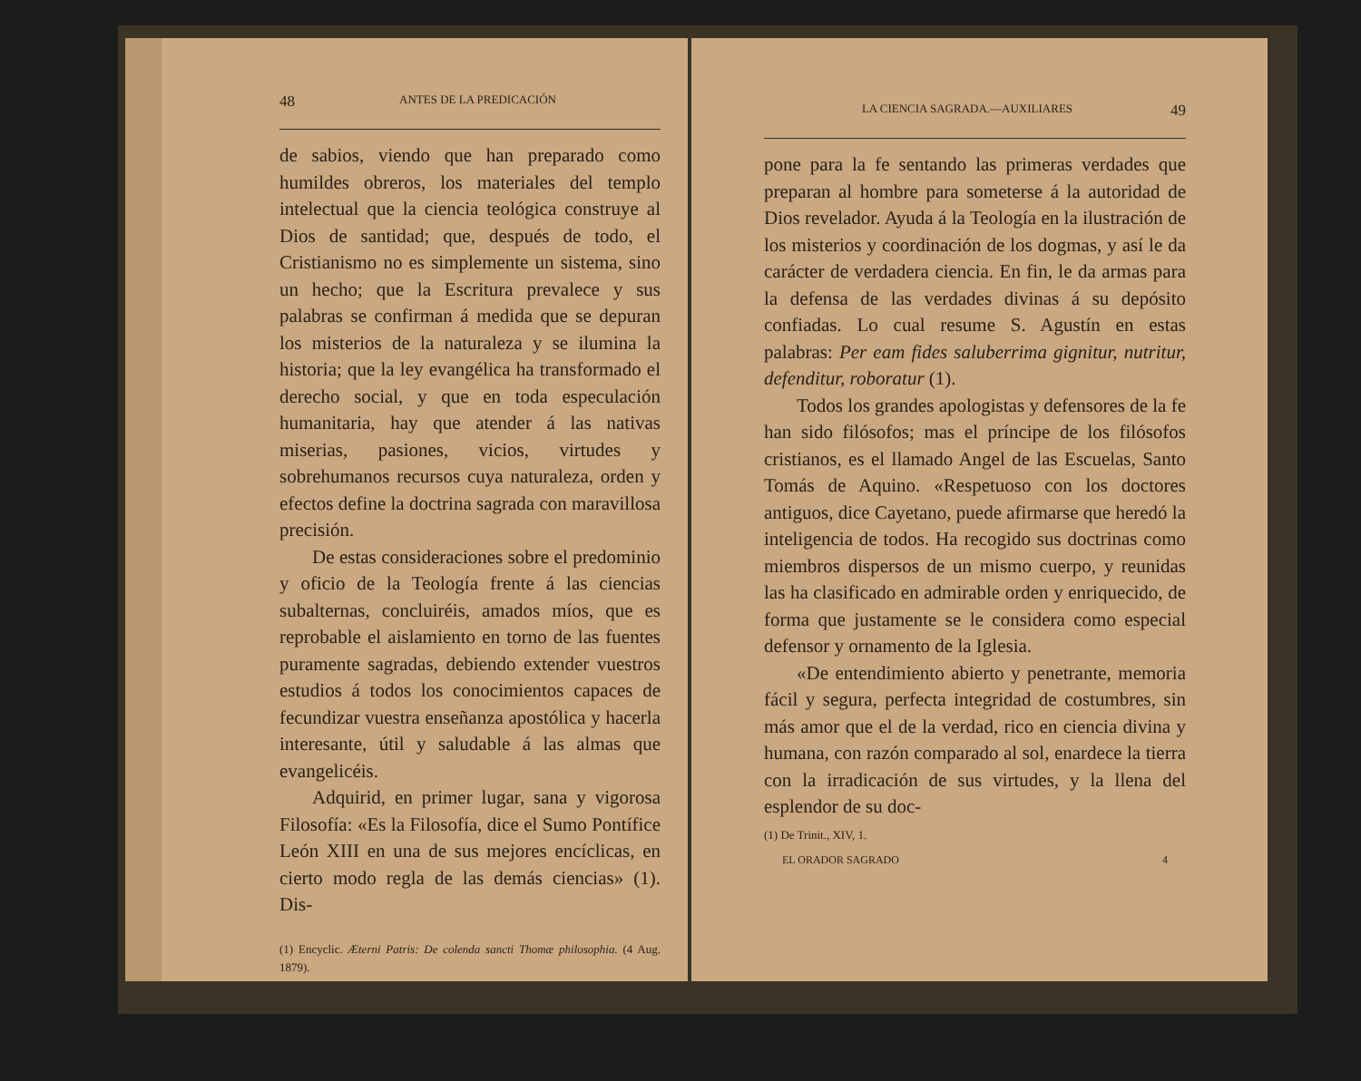48 ANTES DE LA PREDICACIÓN
de sabios, viendo que han preparado como humildes obreros, los materiales del templo intelectual que la ciencia teológica construye al Dios de santidad; que, después de todo, el Cristianismo no es simplemente un sistema, sino un hecho; que la Escritura prevalece y sus palabras se confirman á medida que se depuran los misterios de la naturaleza y se ilumina la historia; que la ley evangélica ha transformado el derecho social, y que en toda especulación humanitaria, hay que atender á las nativas miserias, pasiones, vicios, virtudes y sobrehumanos recursos cuya naturaleza, orden y efectos define la doctrina sagrada con maravillosa precisión.
De estas consideraciones sobre el predominio y oficio de la Teología frente á las ciencias subalternas, concluiréis, amados míos, que es reprobable el aislamiento en torno de las fuentes puramente sagradas, debiendo extender vuestros estudios á todos los conocimientos capaces de fecundizar vuestra enseñanza apostólica y hacerla interesante, útil y saludable á las almas que evangelicéis.
Adquirid, en primer lugar, sana y vigorosa Filosofía: «Es la Filosofía, dice el Sumo Pontífice León XIII en una de sus mejores encíclicas, en cierto modo regla de las demás ciencias» (1). Dis-
(1) Encyclic. Æterni Patris: De colenda sancti Thomæ philosophia. (4 Aug. 1879).
LA CIENCIA SAGRADA.—AUXILIARES 49
pone para la fe sentando las primeras verdades que preparan al hombre para someterse á la autoridad de Dios revelador. Ayuda á la Teología en la ilustración de los misterios y coordinación de los dogmas, y así le da carácter de verdadera ciencia. En fin, le da armas para la defensa de las verdades divinas á su depósito confiadas. Lo cual resume S. Agustín en estas palabras: Per eam fides saluberrima gignitur, nutritur, defenditur, roboratur (1).
Todos los grandes apologistas y defensores de la fe han sido filósofos; mas el príncipe de los filósofos cristianos, es el llamado Angel de las Escuelas, Santo Tomás de Aquino. «Respetuoso con los doctores antiguos, dice Cayetano, puede afirmarse que heredó la inteligencia de todos. Ha recogido sus doctrinas como miembros dispersos de un mismo cuerpo, y reunidas las ha clasificado en admirable orden y enriquecido, de forma que justamente se le considera como especial defensor y ornamento de la Iglesia.
«De entendimiento abierto y penetrante, memoria fácil y segura, perfecta integridad de costumbres, sin más amor que el de la verdad, rico en ciencia divina y humana, con razón comparado al sol, enardece la tierra con la irradicación de sus virtudes, y la llena del esplendor de su doc-
(1) De Trinit., XIV, 1.
EL ORADOR SAGRADO 4